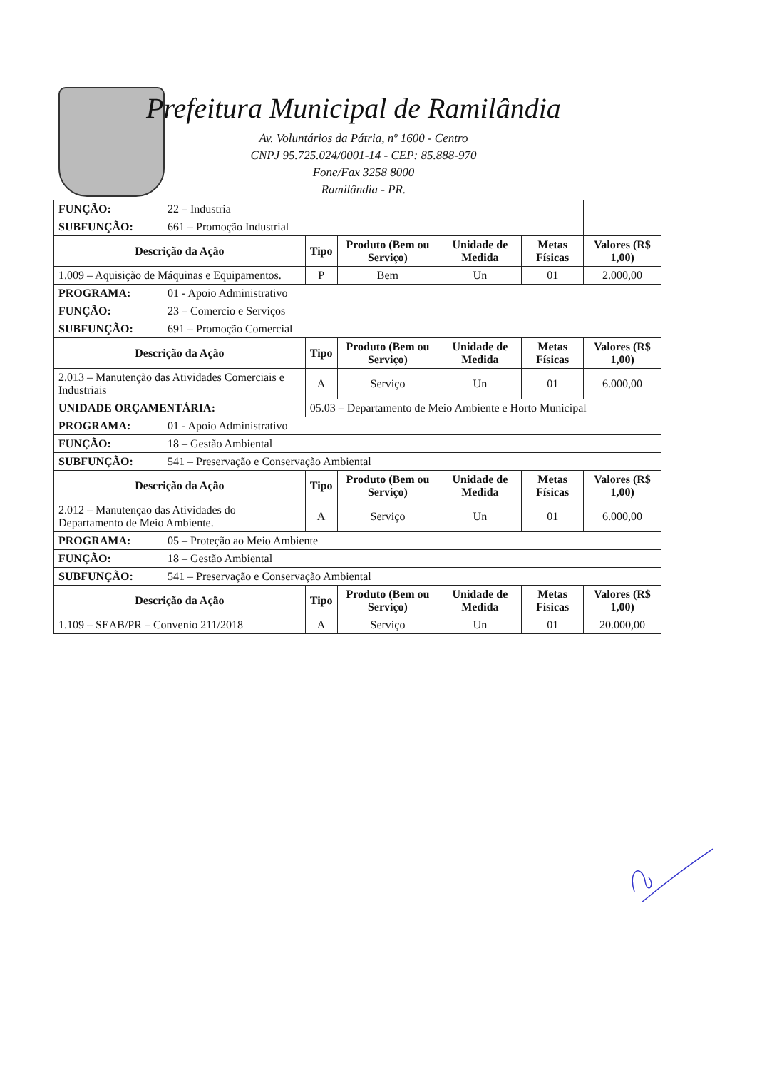Prefeitura Municipal de Ramilândia
Av. Voluntários da Pátria, nº 1600 - Centro
CNPJ 95.725.024/0001-14 - CEP: 85.888-970
Fone/Fax 3258 8000
Ramilândia - PR.
| FUNÇÃO: | 22 – Industria | | | | | |
| SUBFUNÇÃO: | 661 – Promoção Industrial | | | | | |
| Descrição da Ação | | Tipo | Produto (Bem ou Serviço) | Unidade de Medida | Metas Físicas | Valores (R$ 1,00) |
| 1.009 – Aquisição de Máquinas e Equipamentos. | | P | Bem | Un | 01 | 2.000,00 |
| PROGRAMA: | 01 - Apoio Administrativo | | | | | |
| FUNÇÃO: | 23 – Comercio e Serviços | | | | | |
| SUBFUNÇÃO: | 691 – Promoção Comercial | | | | | |
| Descrição da Ação | | Tipo | Produto (Bem ou Serviço) | Unidade de Medida | Metas Físicas | Valores (R$ 1,00) |
| 2.013 – Manutenção das Atividades Comerciais e Industriais | | A | Serviço | Un | 01 | 6.000,00 |
| UNIDADE ORÇAMENTÁRIA: | | 05.03 – Departamento de Meio Ambiente e Horto Municipal | | | | |
| PROGRAMA: | 01 - Apoio Administrativo | | | | | |
| FUNÇÃO: | 18 – Gestão Ambiental | | | | | |
| SUBFUNÇÃO: | 541 – Preservação e Conservação Ambiental | | | | | |
| Descrição da Ação | | Tipo | Produto (Bem ou Serviço) | Unidade de Medida | Metas Físicas | Valores (R$ 1,00) |
| 2.012 – Manutençao das Atividades do Departamento de Meio Ambiente. | | A | Serviço | Un | 01 | 6.000,00 |
| PROGRAMA: | 05 – Proteção ao Meio Ambiente | | | | | |
| FUNÇÃO: | 18 – Gestão Ambiental | | | | | |
| SUBFUNÇÃO: | 541 – Preservação e Conservação Ambiental | | | | | |
| Descrição da Ação | | Tipo | Produto (Bem ou Serviço) | Unidade de Medida | Metas Físicas | Valores (R$ 1,00) |
| 1.109 – SEAB/PR – Convenio 211/2018 | | A | Serviço | Un | 01 | 20.000,00 |